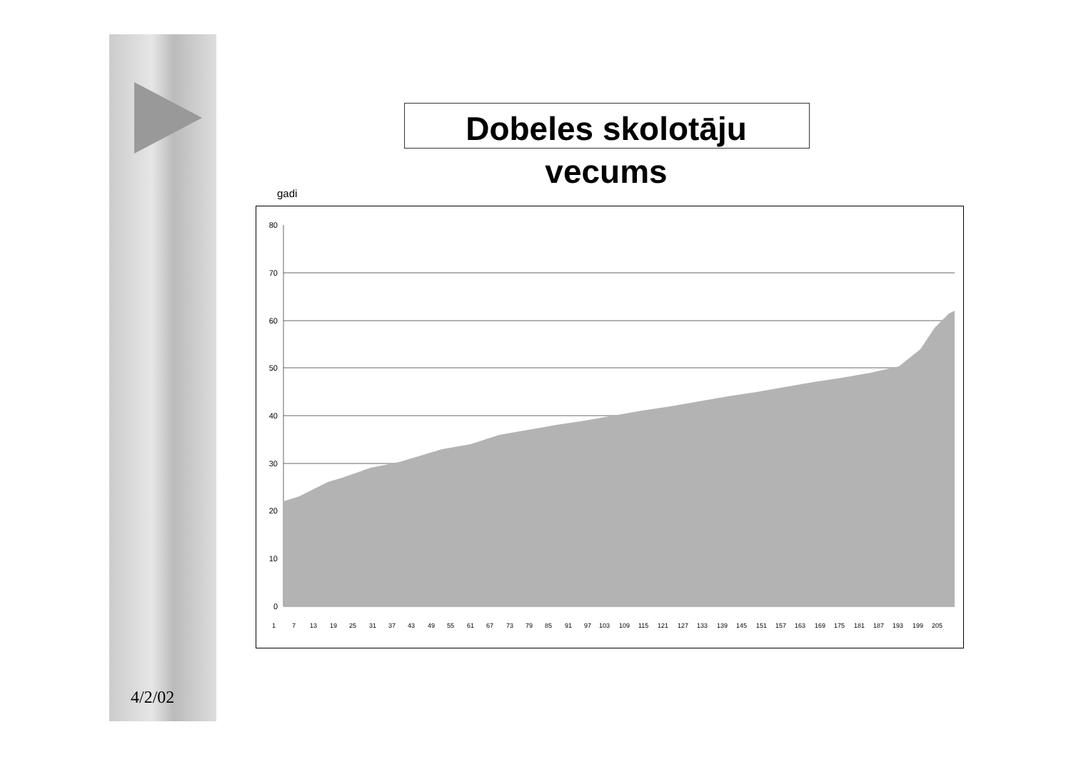Dobeles skolotāju vecums
gadi
80
70
60
50
40
30
20
10
0
1
7
13
19
25
31
37
43
49
55
61
67
73
79
85
91
97
103
109
115
121
127
133
139
145
151
157
163
169
175
181
187
193
199
205
4/2/02